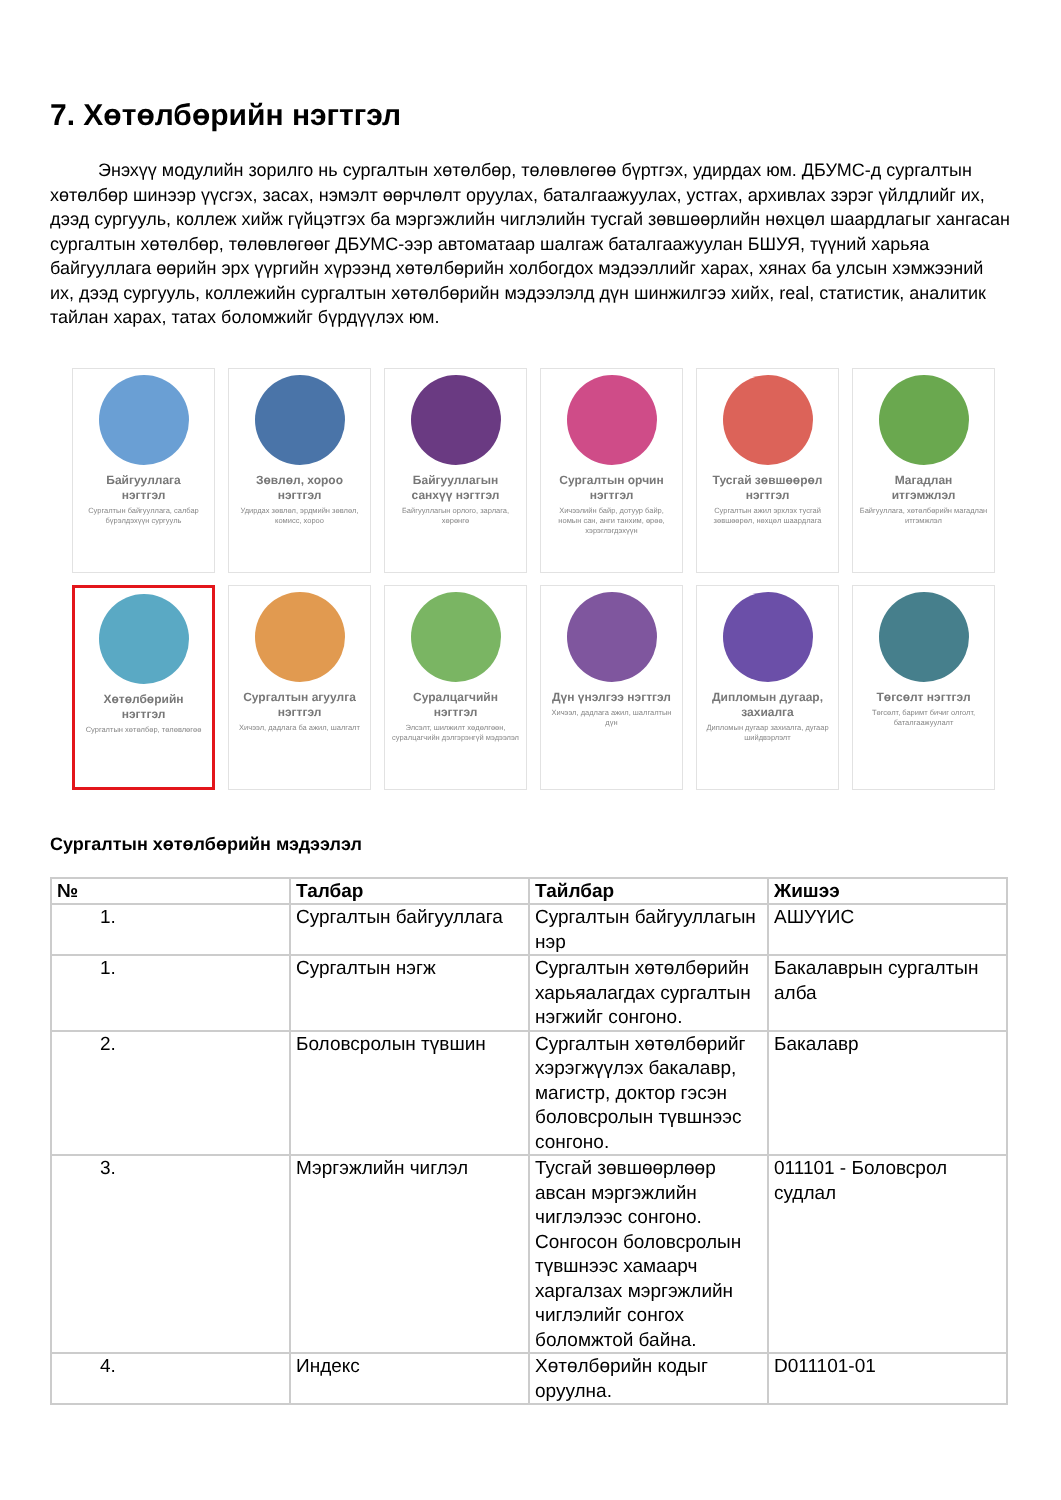7. Хөтөлбөрийн нэгтгэл
Энэхүү модулийн зорилго нь сургалтын хөтөлбөр, төлөвлөгөө бүртгэх, удирдах юм. ДБУМС-д сургалтын хөтөлбөр шинээр үүсгэх, засах, нэмэлт өөрчлөлт оруулах, баталгаажуулах, устгах, архивлах зэрэг үйлдлийг их, дээд сургууль, коллеж хийж гүйцэтгэх ба мэргэжлийн чиглэлийн тусгай зөвшөөрлийн нөхцөл шаардлагыг хангасан сургалтын хөтөлбөр, төлөвлөгөөг ДБУМС-ээр автоматаар шалгаж баталгаажуулан БШУЯ, түүний харьяа байгууллага өөрийн эрх үүргийн хүрээнд хөтөлбөрийн холбогдох мэдээллийг харах, хянах ба улсын хэмжээний их, дээд сургууль, коллежийн сургалтын хөтөлбөрийн мэдээлэлд дүн шинжилгээ хийх, real, статистик, аналитик тайлан харах, татах боломжийг бүрдүүлэх юм.
Байгууллага
нэгтгэл
Сургалтын байгууллага, салбар бүрэлдэхүүн сургууль
Зөвлөл, хороо
нэгтгэл
Удирдах зөвлөл, эрдмийн зөвлөл, комисс, хороо
Байгууллагын
санхүү нэгтгэл
Байгууллагын орлого, зарлага, хөрөнгө
Сургалтын орчин
нэгтгэл
Хичээлийн байр, дотуур байр, номын сан, анги танхим, өрөө, хэрэглэгдэхүүн
Тусгай зөвшөөрөл
нэгтгэл
Сургалтын ажил эрхлэх тусгай зөвшөөрөл, нөхцөл шаардлага
Магадлан
итгэмжлэл
Байгууллага, хөтөлбөрийн магадлан итгэмжлэл
Хөтөлбөрийн
нэгтгэл
Сургалтын хөтөлбөр, төлөвлөгөө
Сургалтын агуулга
нэгтгэл
Хичээл, дадлага ба ажил, шалгалт
Суралцагчийн
нэгтгэл
Элсэлт, шилжилт хөдөлгөөн, суралцагчийн дэлгэрэнгүй мэдээлэл
Дүн үнэлгээ нэгтгэл
Хичээл, дадлага ажил, шалгалтын дүн
Дипломын дугаар,
захиалга
Дипломын дугаар захиалга, дугаар шийдвэрлэлт
Төгсөлт нэгтгэл
Төгсөлт, баримт бичиг олголт, баталгаажуулалт
Сургалтын хөтөлбөрийн мэдээлэл
| № | Талбар | Тайлбар | Жишээ |
| --- | --- | --- | --- |
| 1. | Сургалтын байгууллага | Сургалтын байгууллагын нэр | АШУҮИС |
| 1. | Сургалтын нэгж | Сургалтын хөтөлбөрийн харьяалагдах сургалтын нэгжийг сонгоно. | Бакалаврын сургалтын алба |
| 2. | Боловсролын түвшин | Сургалтын хөтөлбөрийг хэрэгжүүлэх бакалавр, магистр, доктор гэсэн боловсролын түвшнээс сонгоно. | Бакалавр |
| 3. | Мэргэжлийн чиглэл | Тусгай зөвшөөрлөөр авсан мэргэжлийн чиглэлээс сонгоно. Сонгосон боловсролын түвшнээс хамаарч харгалзах мэргэжлийн чиглэлийг сонгох боломжтой байна. | 011101 - Боловсрол судлал |
| 4. | Индекс | Хөтөлбөрийн кодыг оруулна. | D011101-01 |